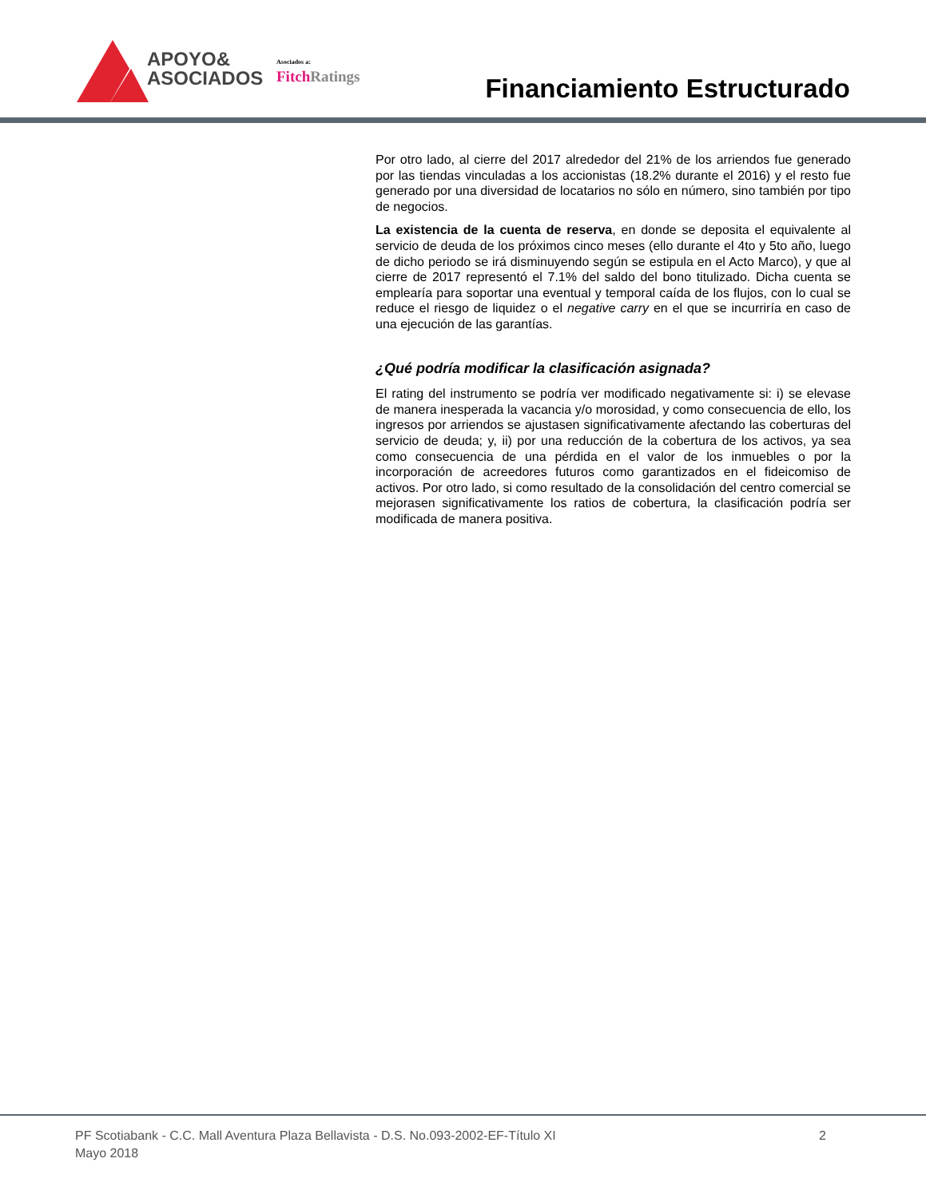APOYO&
ASOCIADOS
Asociados a:
FitchRatings
Financiamiento Estructurado
Por otro lado, al cierre del 2017 alrededor del 21% de los arriendos fue generado por las tiendas vinculadas a los accionistas (18.2% durante el 2016) y el resto fue generado por una diversidad de locatarios no sólo en número, sino también por tipo de negocios.
La existencia de la cuenta de reserva, en donde se deposita el equivalente al servicio de deuda de los próximos cinco meses (ello durante el 4to y 5to año, luego de dicho periodo se irá disminuyendo según se estipula en el Acto Marco), y que al cierre de 2017 representó el 7.1% del saldo del bono titulizado. Dicha cuenta se emplearía para soportar una eventual y temporal caída de los flujos, con lo cual se reduce el riesgo de liquidez o el negative carry en el que se incurriría en caso de una ejecución de las garantías.
¿Qué podría modificar la clasificación asignada?
El rating del instrumento se podría ver modificado negativamente si: i) se elevase de manera inesperada la vacancia y/o morosidad, y como consecuencia de ello, los ingresos por arriendos se ajustasen significativamente afectando las coberturas del servicio de deuda; y, ii) por una reducción de la cobertura de los activos, ya sea como consecuencia de una pérdida en el valor de los inmuebles o por la incorporación de acreedores futuros como garantizados en el fideicomiso de activos. Por otro lado, si como resultado de la consolidación del centro comercial se mejorasen significativamente los ratios de cobertura, la clasificación podría ser modificada de manera positiva.
PF Scotiabank - C.C. Mall Aventura Plaza Bellavista - D.S. No.093-2002-EF-Título XI
Mayo 2018
2